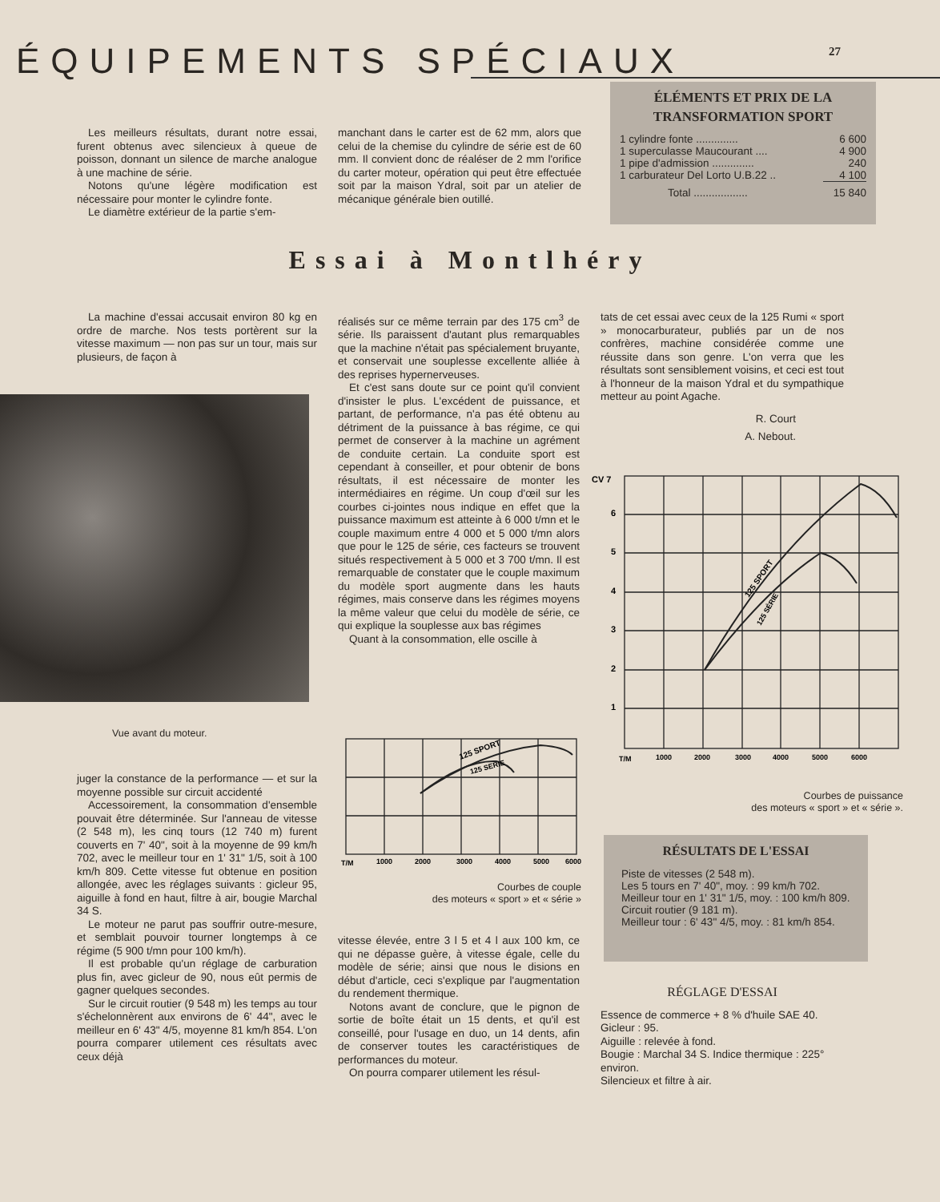27
ÉQUIPEMENTS SPÉCIAUX
ÉLÉMENTS ET PRIX DE LA TRANSFORMATION SPORT
| 1 cylindre fonte .............. | 6 600 |
| 1 superculasse Maucourant .... | 4 900 |
| 1 pipe d'admission .............. | 240 |
| 1 carburateur Del Lorto U.B.22 .. | 4 100 |
| Total .................. | 15 840 |
Les meilleurs résultats, durant notre essai, furent obtenus avec silencieux à queue de poisson, donnant un silence de marche analogue à une machine de série.
Notons qu'une légère modification est nécessaire pour monter le cylindre fonte.
Le diamètre extérieur de la partie s'em-
manchant dans le carter est de 62 mm, alors que celui de la chemise du cylindre de série est de 60 mm. Il convient donc de réaléser de 2 mm l'orifice du carter moteur, opération qui peut être effectuée soit par la maison Ydral, soit par un atelier de mécanique générale bien outillé.
Essai à Montlhéry
La machine d'essai accusait environ 80 kg en ordre de marche. Nos tests portèrent sur la vitesse maximum — non pas sur un tour, mais sur plusieurs, de façon à
Vue avant du moteur.
juger la constance de la performance — et sur la moyenne possible sur circuit accidenté
Accessoirement, la consommation d'ensemble pouvait être déterminée. Sur l'anneau de vitesse (2 548 m), les cinq tours (12 740 m) furent couverts en 7' 40", soit à la moyenne de 99 km/h 702, avec le meilleur tour en 1' 31" 1/5, soit à 100 km/h 809. Cette vitesse fut obtenue en position allongée, avec les réglages suivants : gicleur 95, aiguille à fond en haut, filtre à air, bougie Marchal 34 S.
Le moteur ne parut pas souffrir outre-mesure, et semblait pouvoir tourner longtemps à ce régime (5 900 t/mn pour 100 km/h).
Il est probable qu'un réglage de carburation plus fin, avec gicleur de 90, nous eût permis de gagner quelques secondes.
Sur le circuit routier (9 548 m) les temps au tour s'échelonnèrent aux environs de 6' 44", avec le meilleur en 6' 43" 4/5, moyenne 81 km/h 854. L'on pourra comparer utilement ces résultats avec ceux déjà
réalisés sur ce même terrain par des 175 cm<sup>3</sup> de série. Ils paraissent d'autant plus remarquables que la machine n'était pas spécialement bruyante, et conservait une souplesse excellente alliée à des reprises hypernerveuses.
Et c'est sans doute sur ce point qu'il convient d'insister le plus. L'excédent de puissance, et partant, de performance, n'a pas été obtenu au détriment de la puissance à bas régime, ce qui permet de conserver à la machine un agrément de conduite certain. La conduite sport est cependant à conseiller, et pour obtenir de bons résultats, il est nécessaire de monter les intermédiaires en régime. Un coup d'œil sur les courbes ci-jointes nous indique en effet que la puissance maximum est atteinte à 6 000 t/mn et le couple maximum entre 4 000 et 5 000 t/mn alors que pour le 125 de série, ces facteurs se trouvent situés respectivement à 5 000 et 3 700 t/mn. Il est remarquable de constater que le couple maximum du modèle sport augmente dans les hauts régimes, mais conserve dans les régimes moyens la même valeur que celui du modèle de série, ce qui explique la souplesse aux bas régimes
Quant à la consommation, elle oscille à
125 SPORT
125 SERIE
T/M
1000
2000
3000
4000
5000
6000
Courbes de couple
des moteurs « sport » et « série »
vitesse élevée, entre 3 l 5 et 4 l aux 100 km, ce qui ne dépasse guère, à vitesse égale, celle du modèle de série; ainsi que nous le disions en début d'article, ceci s'explique par l'augmentation du rendement thermique.
Notons avant de conclure, que le pignon de sortie de boîte était un 15 dents, et qu'il est conseillé, pour l'usage en duo, un 14 dents, afin de conserver toutes les caractéristiques de performances du moteur.
On pourra comparer utilement les résul-
tats de cet essai avec ceux de la 125 Rumi « sport » monocarburateur, publiés par un de nos confrères, machine considérée comme une réussite dans son genre. L'on verra que les résultats sont sensiblement voisins, et ceci est tout à l'honneur de la maison Ydral et du sympathique metteur au point Agache.
R. Court
A. Nebout.
125 SPORT
125 SÉRIE
CV 7
6
5
4
3
2
1
T/M
1000
2000
3000
4000
5000
6000
Courbes de puissance
des moteurs « sport » et « série ».
RÉSULTATS DE L'ESSAI
Piste de vitesses (2 548 m).
Les 5 tours en 7' 40", moy. : 99 km/h 702.
Meilleur tour en 1' 31" 1/5, moy. : 100 km/h 809.
Circuit routier (9 181 m).
Meilleur tour : 6' 43" 4/5, moy. : 81 km/h 854.
RÉGLAGE D'ESSAI
Essence de commerce + 8 % d'huile SAE 40.
Gicleur : 95.
Aiguille : relevée à fond.
Bougie : Marchal 34 S. Indice thermique : 225° environ.
Silencieux et filtre à air.